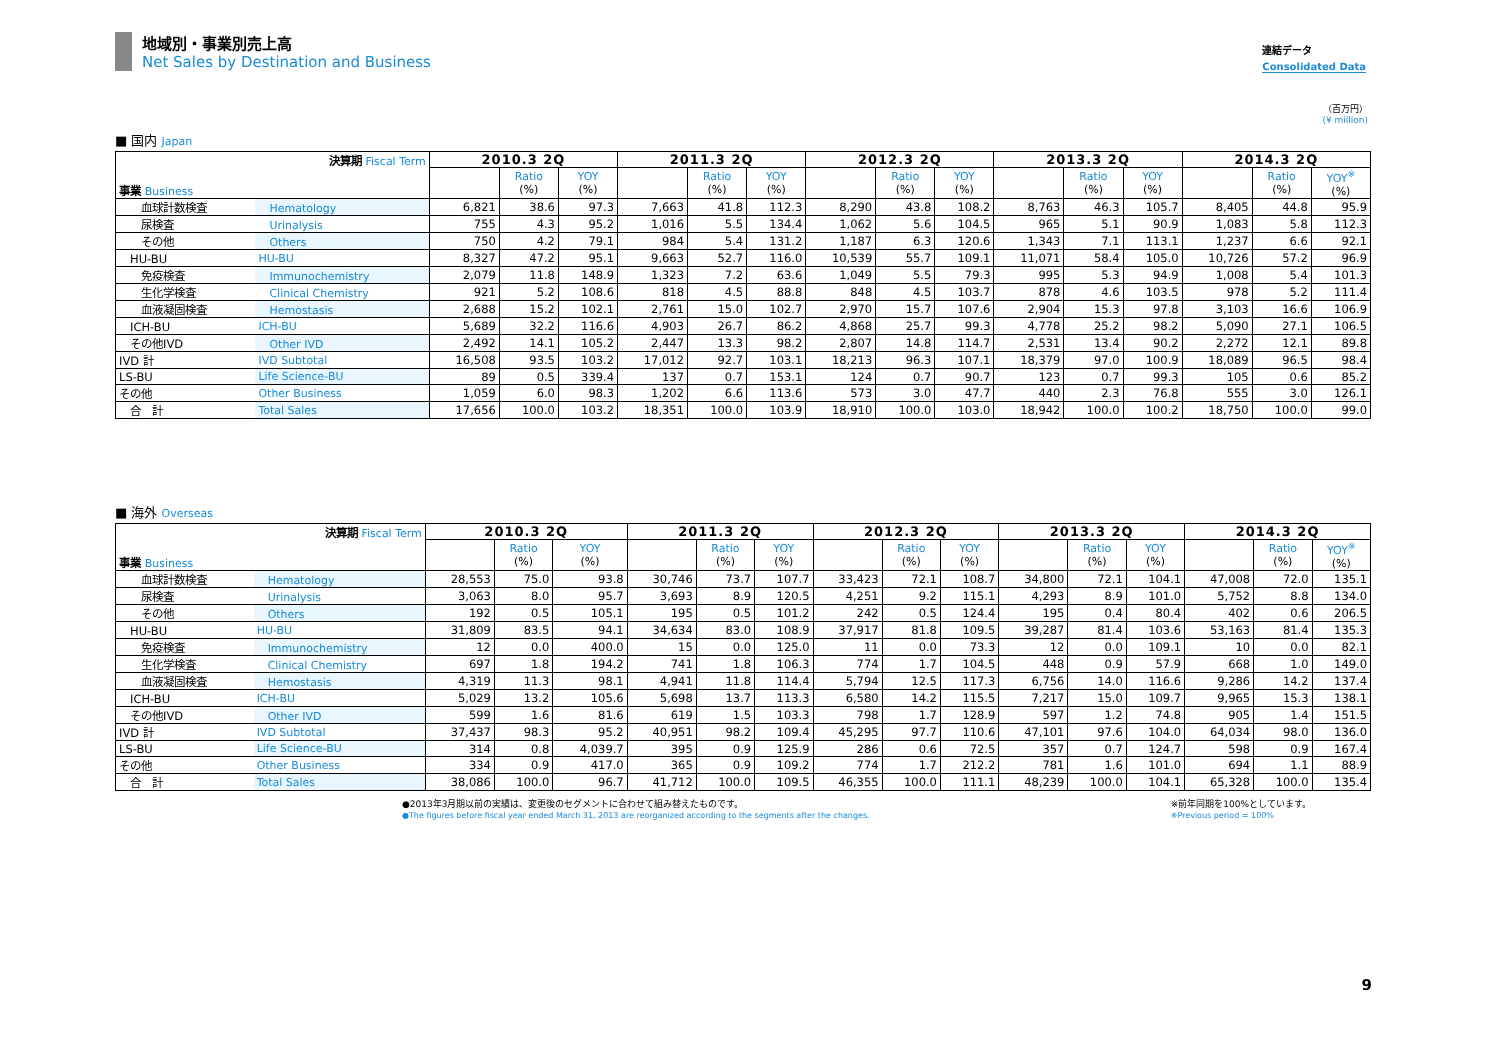地域別・事業別売上高
Net Sales by Destination and Business
連結データ
Consolidated Data
（百万円）
(¥ million)
■ 国内 Japan
| 決算期 Fiscal Term 事業 Business | | 2010.3 2Q | | | 2011.3 2Q | | | 2012.3 2Q | | | 2013.3 2Q | | | 2014.3 2Q | | |
| | | | Ratio (%) | YOY (%) | | Ratio (%) | YOY (%) | | Ratio (%) | YOY (%) | | Ratio (%) | YOY (%) | | Ratio (%) | YOY<sup>※</sup> (%) |
| 血球計数検査 | Hematology | 6,821 | 38.6 | 97.3 | 7,663 | 41.8 | 112.3 | 8,290 | 43.8 | 108.2 | 8,763 | 46.3 | 105.7 | 8,405 | 44.8 | 95.9 |
| 尿検査 | Urinalysis | 755 | 4.3 | 95.2 | 1,016 | 5.5 | 134.4 | 1,062 | 5.6 | 104.5 | 965 | 5.1 | 90.9 | 1,083 | 5.8 | 112.3 |
| その他 | Others | 750 | 4.2 | 79.1 | 984 | 5.4 | 131.2 | 1,187 | 6.3 | 120.6 | 1,343 | 7.1 | 113.1 | 1,237 | 6.6 | 92.1 |
| HU-BU | HU-BU | 8,327 | 47.2 | 95.1 | 9,663 | 52.7 | 116.0 | 10,539 | 55.7 | 109.1 | 11,071 | 58.4 | 105.0 | 10,726 | 57.2 | 96.9 |
| 免疫検査 | Immunochemistry | 2,079 | 11.8 | 148.9 | 1,323 | 7.2 | 63.6 | 1,049 | 5.5 | 79.3 | 995 | 5.3 | 94.9 | 1,008 | 5.4 | 101.3 |
| 生化学検査 | Clinical Chemistry | 921 | 5.2 | 108.6 | 818 | 4.5 | 88.8 | 848 | 4.5 | 103.7 | 878 | 4.6 | 103.5 | 978 | 5.2 | 111.4 |
| 血液凝固検査 | Hemostasis | 2,688 | 15.2 | 102.1 | 2,761 | 15.0 | 102.7 | 2,970 | 15.7 | 107.6 | 2,904 | 15.3 | 97.8 | 3,103 | 16.6 | 106.9 |
| ICH-BU | ICH-BU | 5,689 | 32.2 | 116.6 | 4,903 | 26.7 | 86.2 | 4,868 | 25.7 | 99.3 | 4,778 | 25.2 | 98.2 | 5,090 | 27.1 | 106.5 |
| その他IVD | Other IVD | 2,492 | 14.1 | 105.2 | 2,447 | 13.3 | 98.2 | 2,807 | 14.8 | 114.7 | 2,531 | 13.4 | 90.2 | 2,272 | 12.1 | 89.8 |
| IVD 計 | IVD Subtotal | 16,508 | 93.5 | 103.2 | 17,012 | 92.7 | 103.1 | 18,213 | 96.3 | 107.1 | 18,379 | 97.0 | 100.9 | 18,089 | 96.5 | 98.4 |
| LS-BU | Life Science-BU | 89 | 0.5 | 339.4 | 137 | 0.7 | 153.1 | 124 | 0.7 | 90.7 | 123 | 0.7 | 99.3 | 105 | 0.6 | 85.2 |
| その他 | Other Business | 1,059 | 6.0 | 98.3 | 1,202 | 6.6 | 113.6 | 573 | 3.0 | 47.7 | 440 | 2.3 | 76.8 | 555 | 3.0 | 126.1 |
| 合 計 | Total Sales | 17,656 | 100.0 | 103.2 | 18,351 | 100.0 | 103.9 | 18,910 | 100.0 | 103.0 | 18,942 | 100.0 | 100.2 | 18,750 | 100.0 | 99.0 |
■ 海外 Overseas
| 決算期 Fiscal Term 事業 Business | | 2010.3 2Q | | | 2011.3 2Q | | | 2012.3 2Q | | | 2013.3 2Q | | | 2014.3 2Q | | |
| | | | Ratio (%) | YOY (%) | | Ratio (%) | YOY (%) | | Ratio (%) | YOY (%) | | Ratio (%) | YOY (%) | | Ratio (%) | YOY<sup>※</sup> (%) |
| 血球計数検査 | Hematology | 28,553 | 75.0 | 93.8 | 30,746 | 73.7 | 107.7 | 33,423 | 72.1 | 108.7 | 34,800 | 72.1 | 104.1 | 47,008 | 72.0 | 135.1 |
| 尿検査 | Urinalysis | 3,063 | 8.0 | 95.7 | 3,693 | 8.9 | 120.5 | 4,251 | 9.2 | 115.1 | 4,293 | 8.9 | 101.0 | 5,752 | 8.8 | 134.0 |
| その他 | Others | 192 | 0.5 | 105.1 | 195 | 0.5 | 101.2 | 242 | 0.5 | 124.4 | 195 | 0.4 | 80.4 | 402 | 0.6 | 206.5 |
| HU-BU | HU-BU | 31,809 | 83.5 | 94.1 | 34,634 | 83.0 | 108.9 | 37,917 | 81.8 | 109.5 | 39,287 | 81.4 | 103.6 | 53,163 | 81.4 | 135.3 |
| 免疫検査 | Immunochemistry | 12 | 0.0 | 400.0 | 15 | 0.0 | 125.0 | 11 | 0.0 | 73.3 | 12 | 0.0 | 109.1 | 10 | 0.0 | 82.1 |
| 生化学検査 | Clinical Chemistry | 697 | 1.8 | 194.2 | 741 | 1.8 | 106.3 | 774 | 1.7 | 104.5 | 448 | 0.9 | 57.9 | 668 | 1.0 | 149.0 |
| 血液凝固検査 | Hemostasis | 4,319 | 11.3 | 98.1 | 4,941 | 11.8 | 114.4 | 5,794 | 12.5 | 117.3 | 6,756 | 14.0 | 116.6 | 9,286 | 14.2 | 137.4 |
| ICH-BU | ICH-BU | 5,029 | 13.2 | 105.6 | 5,698 | 13.7 | 113.3 | 6,580 | 14.2 | 115.5 | 7,217 | 15.0 | 109.7 | 9,965 | 15.3 | 138.1 |
| その他IVD | Other IVD | 599 | 1.6 | 81.6 | 619 | 1.5 | 103.3 | 798 | 1.7 | 128.9 | 597 | 1.2 | 74.8 | 905 | 1.4 | 151.5 |
| IVD 計 | IVD Subtotal | 37,437 | 98.3 | 95.2 | 40,951 | 98.2 | 109.4 | 45,295 | 97.7 | 110.6 | 47,101 | 97.6 | 104.0 | 64,034 | 98.0 | 136.0 |
| LS-BU | Life Science-BU | 314 | 0.8 | 4,039.7 | 395 | 0.9 | 125.9 | 286 | 0.6 | 72.5 | 357 | 0.7 | 124.7 | 598 | 0.9 | 167.4 |
| その他 | Other Business | 334 | 0.9 | 417.0 | 365 | 0.9 | 109.2 | 774 | 1.7 | 212.2 | 781 | 1.6 | 101.0 | 694 | 1.1 | 88.9 |
| 合 計 | Total Sales | 38,086 | 100.0 | 96.7 | 41,712 | 100.0 | 109.5 | 46,355 | 100.0 | 111.1 | 48,239 | 100.0 | 104.1 | 65,328 | 100.0 | 135.4 |
●2013年3月期以前の実績は、変更後のセグメントに合わせて組み替えたものです。
●The figures before fiscal year ended March 31, 2013 are reorganized according to the segments after the changes.
※前年同期を100%としています。
※Previous period = 100%
9